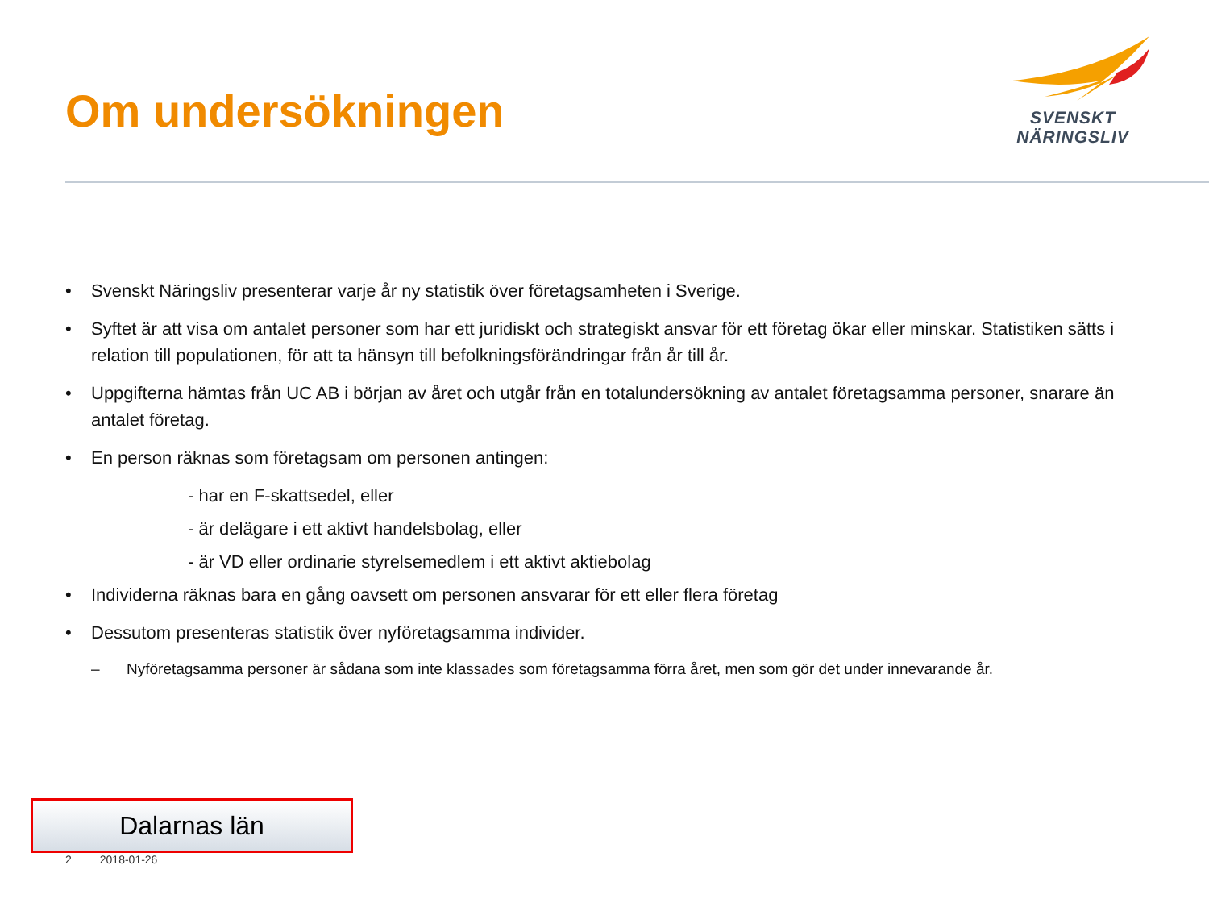Om undersökningen
SVENSKT NÄRINGSLIV
• Svenskt Näringsliv presenterar varje år ny statistik över företagsamheten i Sverige.
• Syftet är att visa om antalet personer som har ett juridiskt och strategiskt ansvar för ett företag ökar eller minskar. Statistiken sätts i relation till populationen, för att ta hänsyn till befolkningsförändringar från år till år.
• Uppgifterna hämtas från UC AB i början av året och utgår från en totalundersökning av antalet företagsamma personer, snarare än antalet företag.
• En person räknas som företagsam om personen antingen:
- har en F-skattsedel, eller
- är delägare i ett aktivt handelsbolag, eller
- är VD eller ordinarie styrelsemedlem i ett aktivt aktiebolag
• Individerna räknas bara en gång oavsett om personen ansvarar för ett eller flera företag
• Dessutom presenteras statistik över nyföretagsamma individer.
– Nyföretagsamma personer är sådana som inte klassades som företagsamma förra året, men som gör det under innevarande år.
Dalarnas län
2 2018-01-26